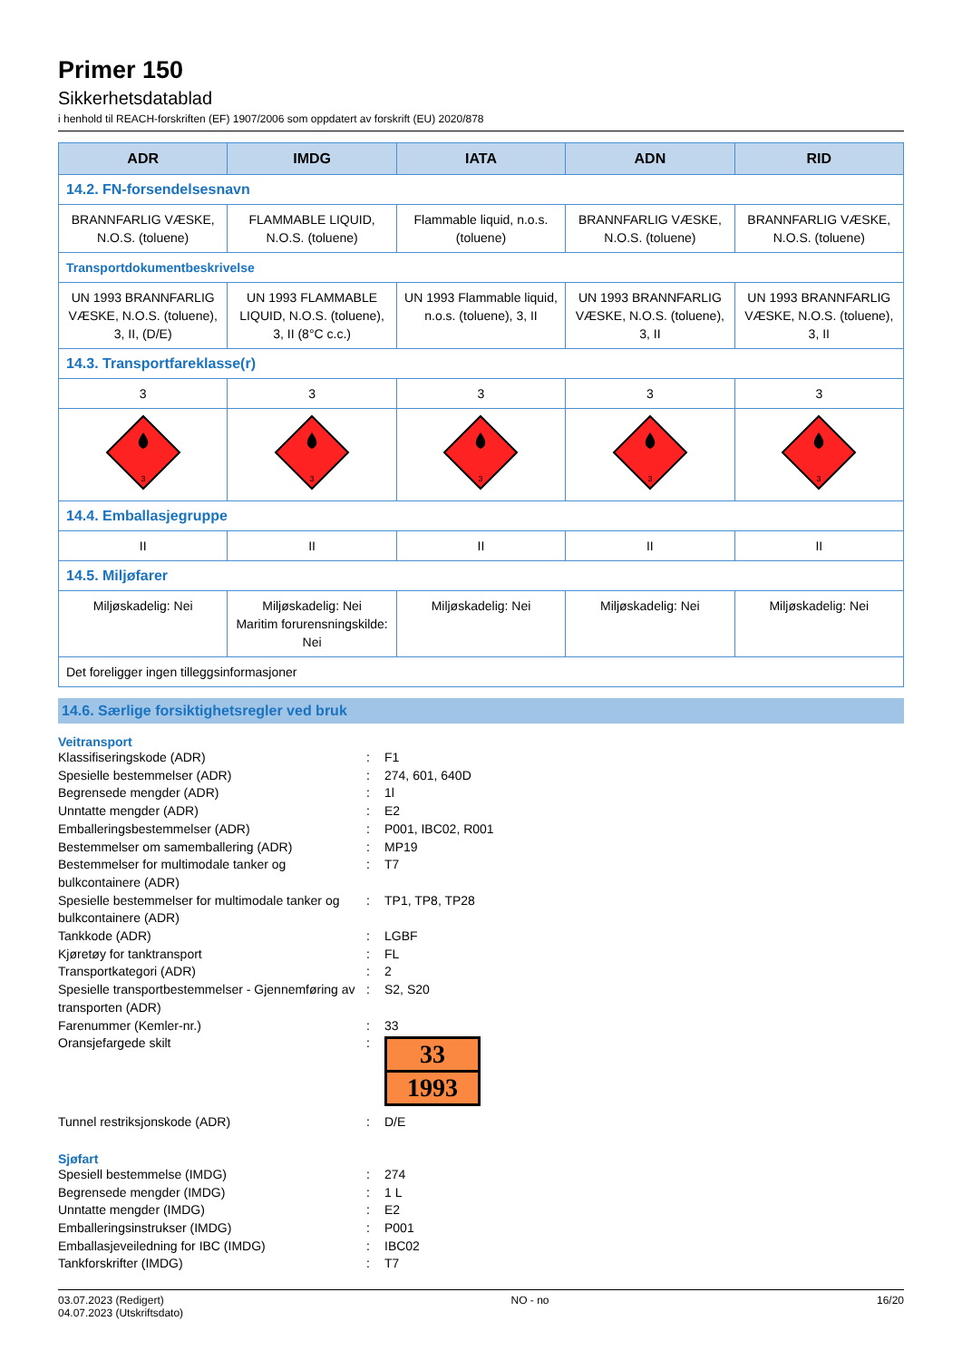Primer 150
Sikkerhetsdatablad
i henhold til REACH-forskriften (EF) 1907/2006 som oppdatert av forskrift (EU) 2020/878
| ADR | IMDG | IATA | ADN | RID |
| --- | --- | --- | --- | --- |
| 14.2. FN-forsendelsesnavn | | | | |
| BRANNFARLIG VÆSKE, N.O.S. (toluene) | FLAMMABLE LIQUID, N.O.S. (toluene) | Flammable liquid, n.o.s. (toluene) | BRANNFARLIG VÆSKE, N.O.S. (toluene) | BRANNFARLIG VÆSKE, N.O.S. (toluene) |
| Transportdokumentbeskrivelse | | | | |
| UN 1993 BRANNFARLIG VÆSKE, N.O.S. (toluene), 3, II, (D/E) | UN 1993 FLAMMABLE LIQUID, N.O.S. (toluene), 3, II (8°C c.c.) | UN 1993 Flammable liquid, n.o.s. (toluene), 3, II | UN 1993 BRANNFARLIG VÆSKE, N.O.S. (toluene), 3, II | UN 1993 BRANNFARLIG VÆSKE, N.O.S. (toluene), 3, II |
| 14.3. Transportfareklasse(r) | | | | |
| 3 | 3 | 3 | 3 | 3 |
| 3 | 3 | 3 | 3 | 3 |
| 14.4. Emballasjegruppe | | | | |
| II | II | II | II | II |
| 14.5. Miljøfarer | | | | |
| Miljøskadelig: Nei | Miljøskadelig: Nei Maritim forurensningskilde: Nei | Miljøskadelig: Nei | Miljøskadelig: Nei | Miljøskadelig: Nei |
| Det foreligger ingen tilleggsinformasjoner | | | | |
14.6. Særlige forsiktighetsregler ved bruk
Veitransport
Klassifiseringskode (ADR)
:
F1
Spesielle bestemmelser (ADR)
:
274, 601, 640D
Begrensede mengder (ADR)
:
1l
Unntatte mengder (ADR)
:
E2
Emballeringsbestemmelser (ADR)
:
P001, IBC02, R001
Bestemmelser om samemballering (ADR)
:
MP19
Bestemmelser for multimodale tanker og bulkcontainere (ADR)
:
T7
Spesielle bestemmelser for multimodale tanker og bulkcontainere (ADR)
:
TP1, TP8, TP28
Tankkode (ADR)
:
LGBF
Kjøretøy for tanktransport
:
FL
Transportkategori (ADR)
:
2
Spesielle transportbestemmelser - Gjennemføring av transporten (ADR)
:
S2, S20
Farenummer (Kemler-nr.)
:
33
Oransjefargede skilt
:
33
1993
Tunnel restriksjonskode (ADR)
:
D/E
Sjøfart
Spesiell bestemmelse (IMDG)
:
274
Begrensede mengder (IMDG)
:
1 L
Unntatte mengder (IMDG)
:
E2
Emballeringsinstrukser (IMDG)
:
P001
Emballasjeveiledning for IBC (IMDG)
:
IBC02
Tankforskrifter (IMDG)
:
T7
03.07.2023 (Redigert)
04.07.2023 (Utskriftsdato)
NO - no 16/20